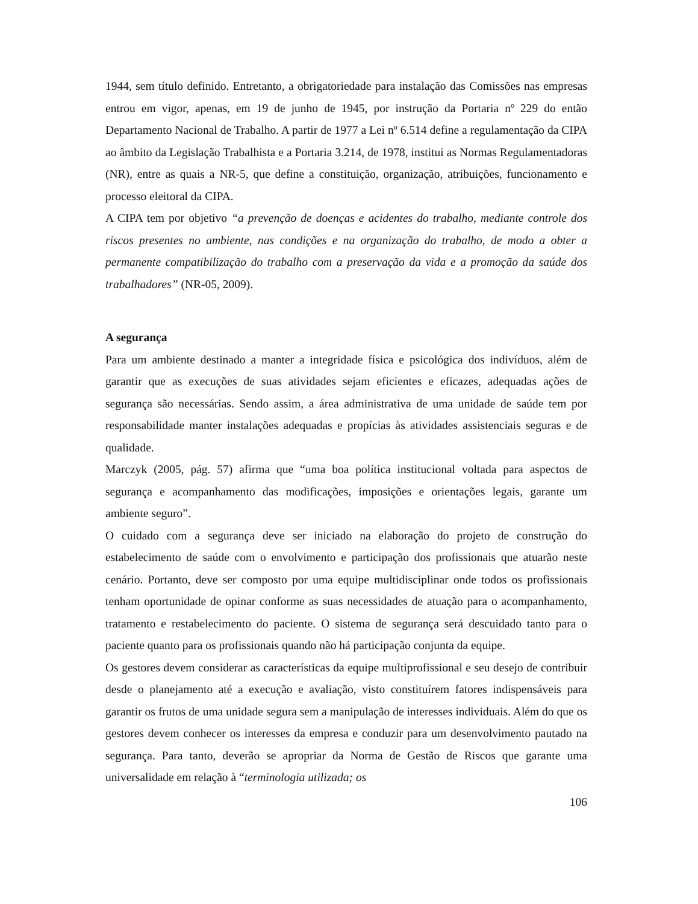1944, sem título definido. Entretanto, a obrigatoriedade para instalação das Comissões nas empresas entrou em vigor, apenas, em 19 de junho de 1945, por instrução da Portaria nº 229 do então Departamento Nacional de Trabalho. A partir de 1977 a Lei nº 6.514 define a regulamentação da CIPA ao âmbito da Legislação Trabalhista e a Portaria 3.214, de 1978, institui as Normas Regulamentadoras (NR), entre as quais a NR-5, que define a constituição, organização, atribuições, funcionamento e processo eleitoral da CIPA.
A CIPA tem por objetivo “a prevenção de doenças e acidentes do trabalho, mediante controle dos riscos presentes no ambiente, nas condições e na organização do trabalho, de modo a obter a permanente compatibilização do trabalho com a preservação da vida e a promoção da saúde dos trabalhadores” (NR-05, 2009).
A segurança
Para um ambiente destinado a manter a integridade física e psicológica dos indivíduos, além de garantir que as execuções de suas atividades sejam eficientes e eficazes, adequadas ações de segurança são necessárias. Sendo assim, a área administrativa de uma unidade de saúde tem por responsabilidade manter instalações adequadas e propícias às atividades assistenciais seguras e de qualidade.
Marczyk (2005, pág. 57) afirma que “uma boa política institucional voltada para aspectos de segurança e acompanhamento das modificações, imposições e orientações legais, garante um ambiente seguro”.
O cuidado com a segurança deve ser iniciado na elaboração do projeto de construção do estabelecimento de saúde com o envolvimento e participação dos profissionais que atuarão neste cenário. Portanto, deve ser composto por uma equipe multidisciplinar onde todos os profissionais tenham oportunidade de opinar conforme as suas necessidades de atuação para o acompanhamento, tratamento e restabelecimento do paciente. O sistema de segurança será descuidado tanto para o paciente quanto para os profissionais quando não há participação conjunta da equipe.
Os gestores devem considerar as características da equipe multiprofissional e seu desejo de contribuir desde o planejamento até a execução e avaliação, visto constituírem fatores indispensáveis para garantir os frutos de uma unidade segura sem a manipulação de interesses individuais. Além do que os gestores devem conhecer os interesses da empresa e conduzir para um desenvolvimento pautado na segurança. Para tanto, deverão se apropriar da Norma de Gestão de Riscos que garante uma universalidade em relação à “terminologia utilizada; os
106